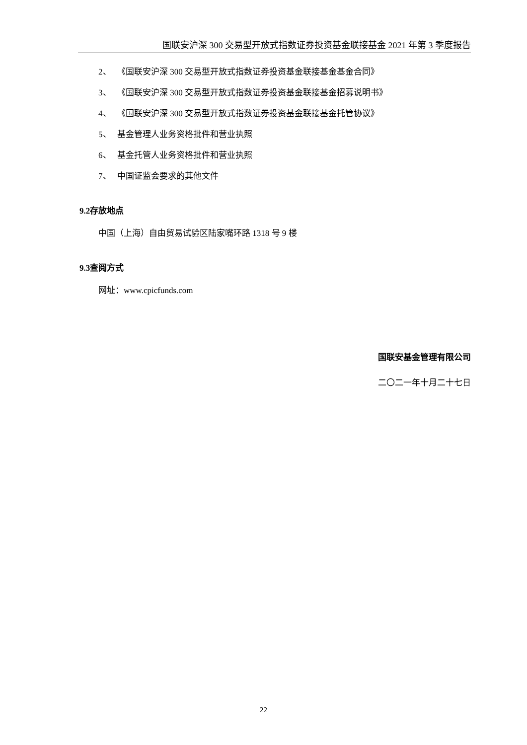国联安沪深 300 交易型开放式指数证券投资基金联接基金 2021 年第 3 季度报告
2、 《国联安沪深 300 交易型开放式指数证券投资基金联接基金基金合同》
3、 《国联安沪深 300 交易型开放式指数证券投资基金联接基金招募说明书》
4、 《国联安沪深 300 交易型开放式指数证券投资基金联接基金托管协议》
5、 基金管理人业务资格批件和营业执照
6、 基金托管人业务资格批件和营业执照
7、 中国证监会要求的其他文件
9.2存放地点
中国（上海）自由贸易试验区陆家嘴环路 1318 号 9 楼
9.3查阅方式
网址：www.cpicfunds.com
国联安基金管理有限公司
二〇二一年十月二十七日
22